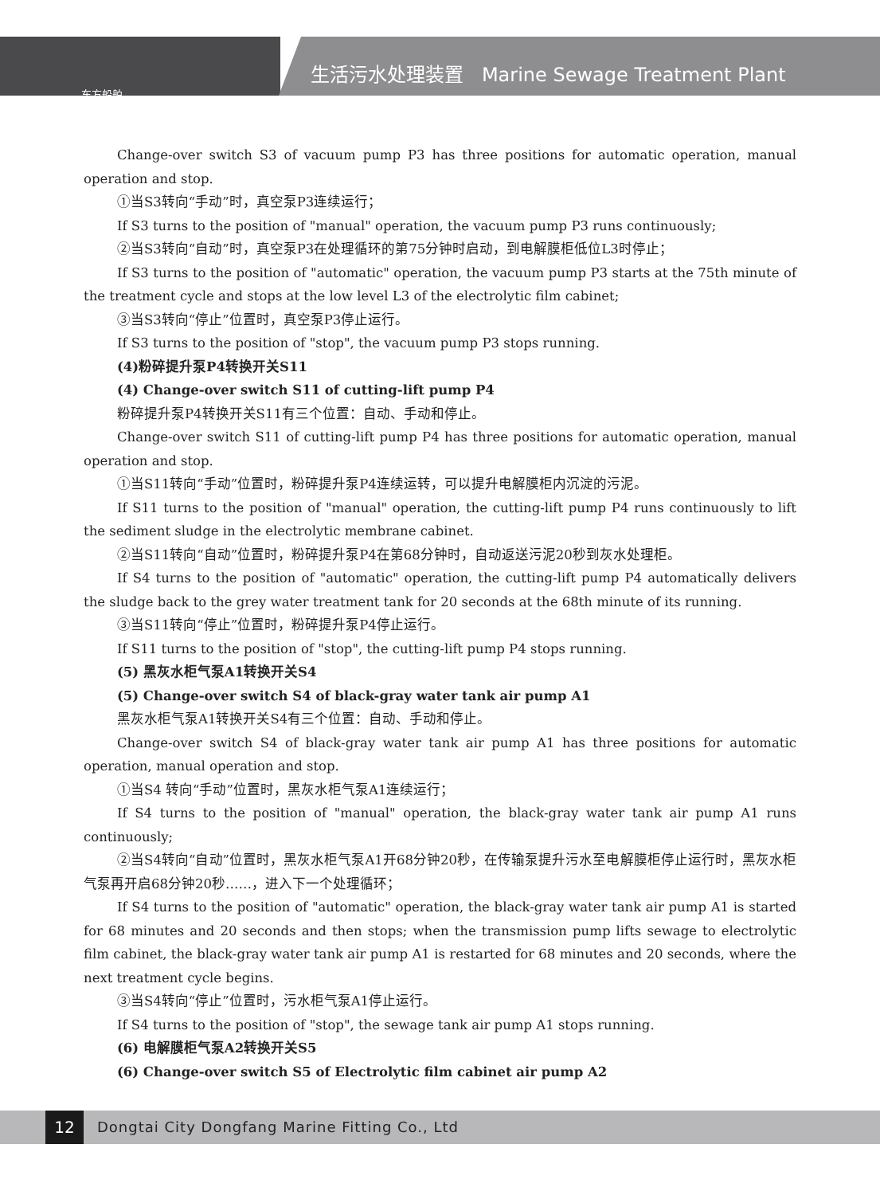东方船舶
生活污水处理装置 Marine Sewage Treatment Plant
Change-over switch S3 of vacuum pump P3 has three positions for automatic operation, manual operation and stop.
①当S3转向“手动”时，真空泵P3连续运行；
If S3 turns to the position of "manual" operation, the vacuum pump P3 runs continuously;
②当S3转向“自动”时，真空泵P3在处理循环的第75分钟时启动，到电解膜柜低位L3时停止；
If S3 turns to the position of "automatic" operation, the vacuum pump P3 starts at the 75th minute of the treatment cycle and stops at the low level L3 of the electrolytic film cabinet;
③当S3转向“停止”位置时，真空泵P3停止运行。
If S3 turns to the position of "stop", the vacuum pump P3 stops running.
(4)粉碎提升泵P4转换开关S11
(4) Change-over switch S11 of cutting-lift pump P4
粉碎提升泵P4转换开关S11有三个位置：自动、手动和停止。
Change-over switch S11 of cutting-lift pump P4 has three positions for automatic operation, manual operation and stop.
①当S11转向“手动”位置时，粉碎提升泵P4连续运转，可以提升电解膜柜内沉淀的污泥。
If S11 turns to the position of "manual" operation, the cutting-lift pump P4 runs continuously to lift the sediment sludge in the electrolytic membrane cabinet.
②当S11转向“自动”位置时，粉碎提升泵P4在第68分钟时，自动返送污泥20秒到灰水处理柜。
If S4 turns to the position of "automatic" operation, the cutting-lift pump P4 automatically delivers the sludge back to the grey water treatment tank for 20 seconds at the 68th minute of its running.
③当S11转向“停止”位置时，粉碎提升泵P4停止运行。
If S11 turns to the position of "stop", the cutting-lift pump P4 stops running.
(5) 黑灰水柜气泵A1转换开关S4
(5) Change-over switch S4 of black-gray water tank air pump A1
黑灰水柜气泵A1转换开关S4有三个位置：自动、手动和停止。
Change-over switch S4 of black-gray water tank air pump A1 has three positions for automatic operation, manual operation and stop.
①当S4 转向“手动”位置时，黑灰水柜气泵A1连续运行；
If S4 turns to the position of "manual" operation, the black-gray water tank air pump A1 runs continuously;
②当S4转向“自动”位置时，黑灰水柜气泵A1开68分钟20秒，在传输泵提升污水至电解膜柜停止运行时，黑灰水柜气泵再开启68分钟20秒……，进入下一个处理循环；
If S4 turns to the position of "automatic" operation, the black-gray water tank air pump A1 is started for 68 minutes and 20 seconds and then stops; when the transmission pump lifts sewage to electrolytic film cabinet, the black-gray water tank air pump A1 is restarted for 68 minutes and 20 seconds, where the next treatment cycle begins.
③当S4转向“停止”位置时，污水柜气泵A1停止运行。
If S4 turns to the position of "stop", the sewage tank air pump A1 stops running.
(6) 电解膜柜气泵A2转换开关S5
(6) Change-over switch S5 of Electrolytic film cabinet air pump A2
12
Dongtai City Dongfang Marine Fitting Co., Ltd